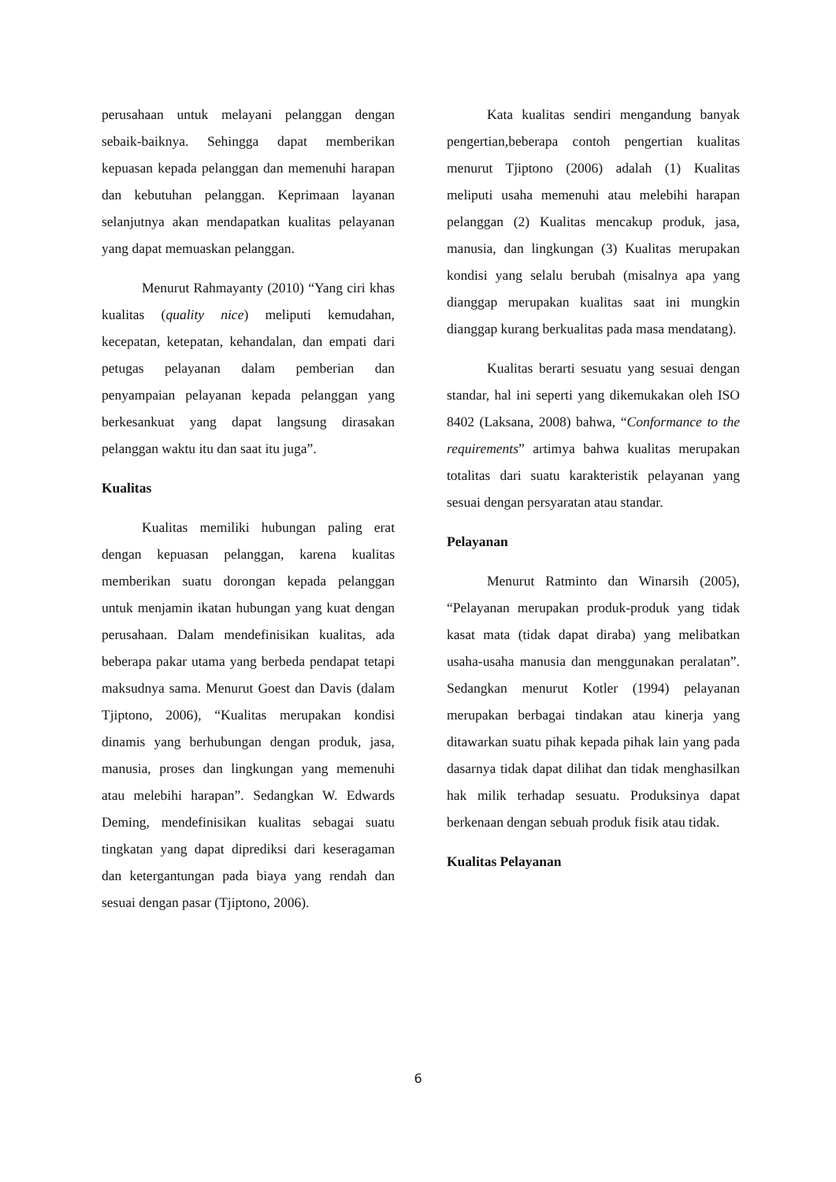perusahaan untuk melayani pelanggan dengan sebaik-baiknya. Sehingga dapat memberikan kepuasan kepada pelanggan dan memenuhi harapan dan kebutuhan pelanggan. Keprimaan layanan selanjutnya akan mendapatkan kualitas pelayanan yang dapat memuaskan pelanggan.
Menurut Rahmayanty (2010) “Yang ciri khas kualitas (quality nice) meliputi kemudahan, kecepatan, ketepatan, kehandalan, dan empati dari petugas pelayanan dalam pemberian dan penyampaian pelayanan kepada pelanggan yang berkesankuat yang dapat langsung dirasakan pelanggan waktu itu dan saat itu juga”.
Kualitas
Kualitas memiliki hubungan paling erat dengan kepuasan pelanggan, karena kualitas memberikan suatu dorongan kepada pelanggan untuk menjamin ikatan hubungan yang kuat dengan perusahaan. Dalam mendefinisikan kualitas, ada beberapa pakar utama yang berbeda pendapat tetapi maksudnya sama. Menurut Goest dan Davis (dalam Tjiptono, 2006), “Kualitas merupakan kondisi dinamis yang berhubungan dengan produk, jasa, manusia, proses dan lingkungan yang memenuhi atau melebihi harapan”. Sedangkan W. Edwards Deming, mendefinisikan kualitas sebagai suatu tingkatan yang dapat diprediksi dari keseragaman dan ketergantungan pada biaya yang rendah dan sesuai dengan pasar (Tjiptono, 2006).
Kata kualitas sendiri mengandung banyak pengertian,beberapa contoh pengertian kualitas menurut Tjiptono (2006) adalah (1) Kualitas meliputi usaha memenuhi atau melebihi harapan pelanggan (2) Kualitas mencakup produk, jasa, manusia, dan lingkungan (3) Kualitas merupakan kondisi yang selalu berubah (misalnya apa yang dianggap merupakan kualitas saat ini mungkin dianggap kurang berkualitas pada masa mendatang).
Kualitas berarti sesuatu yang sesuai dengan standar, hal ini seperti yang dikemukakan oleh ISO 8402 (Laksana, 2008) bahwa, “Conformance to the requirements” artimya bahwa kualitas merupakan totalitas dari suatu karakteristik pelayanan yang sesuai dengan persyaratan atau standar.
Pelayanan
Menurut Ratminto dan Winarsih (2005), “Pelayanan merupakan produk-produk yang tidak kasat mata (tidak dapat diraba) yang melibatkan usaha-usaha manusia dan menggunakan peralatan”. Sedangkan menurut Kotler (1994) pelayanan merupakan berbagai tindakan atau kinerja yang ditawarkan suatu pihak kepada pihak lain yang pada dasarnya tidak dapat dilihat dan tidak menghasilkan hak milik terhadap sesuatu. Produksinya dapat berkenaan dengan sebuah produk fisik atau tidak.
Kualitas Pelayanan
6